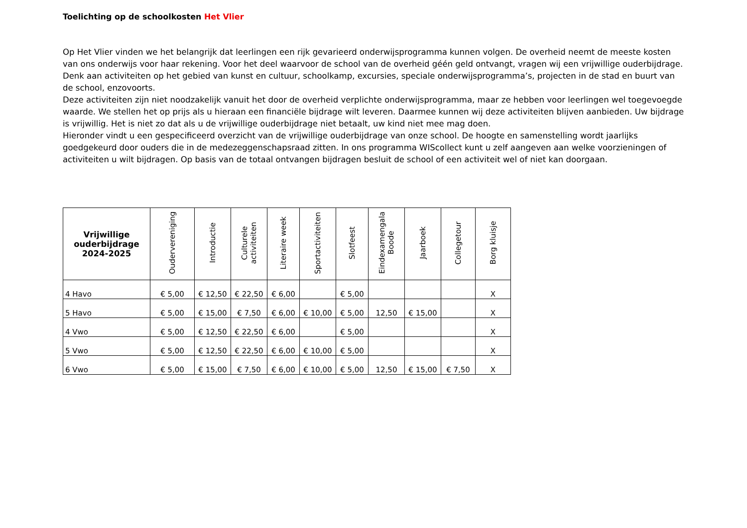Toelichting op de schoolkosten Het Vlier
Op Het Vlier vinden we het belangrijk dat leerlingen een rijk gevarieerd onderwijsprogramma kunnen volgen. De overheid neemt de meeste kosten van ons onderwijs voor haar rekening. Voor het deel waarvoor de school van de overheid géén geld ontvangt, vragen wij een vrijwillige ouderbijdrage. Denk aan activiteiten op het gebied van kunst en cultuur, schoolkamp, excursies, speciale onderwijsprogramma’s, projecten in de stad en buurt van de school, enzovoorts.
Deze activiteiten zijn niet noodzakelijk vanuit het door de overheid verplichte onderwijsprogramma, maar ze hebben voor leerlingen wel toegevoegde waarde. We stellen het op prijs als u hieraan een financiële bijdrage wilt leveren. Daarmee kunnen wij deze activiteiten blijven aanbieden. Uw bijdrage is vrijwillig. Het is niet zo dat als u de vrijwillige ouderbijdrage niet betaalt, uw kind niet mee mag doen.
Hieronder vindt u een gespecificeerd overzicht van de vrijwillige ouderbijdrage van onze school. De hoogte en samenstelling wordt jaarlijks goedgekeurd door ouders die in de medezeggenschapsraad zitten. In ons programma WIScollect kunt u zelf aangeven aan welke voorzieningen of activiteiten u wilt bijdragen. Op basis van de totaal ontvangen bijdragen besluit de school of een activiteit wel of niet kan doorgaan.
| Vrijwillige ouderbijdrage 2024-2025 | Oudervereniging | Introductie | Culturele activiteiten | Literaire week | Sportactiviteiten | Slotfeest | Eindexamengala Boode | Jaarboek | Collegetour | Borg kluisje |
| --- | --- | --- | --- | --- | --- | --- | --- | --- | --- | --- |
| 4 Havo | € 5,00 | € 12,50 | € 22,50 | € 6,00 | | € 5,00 | | | | X |
| 5 Havo | € 5,00 | € 15,00 | € 7,50 | € 6,00 | € 10,00 | € 5,00 | 12,50 | € 15,00 | | X |
| 4 Vwo | € 5,00 | € 12,50 | € 22,50 | € 6,00 | | € 5,00 | | | | X |
| 5 Vwo | € 5,00 | € 12,50 | € 22,50 | € 6,00 | € 10,00 | € 5,00 | | | | X |
| 6 Vwo | € 5,00 | € 15,00 | € 7,50 | € 6,00 | € 10,00 | € 5,00 | 12,50 | € 15,00 | € 7,50 | X |